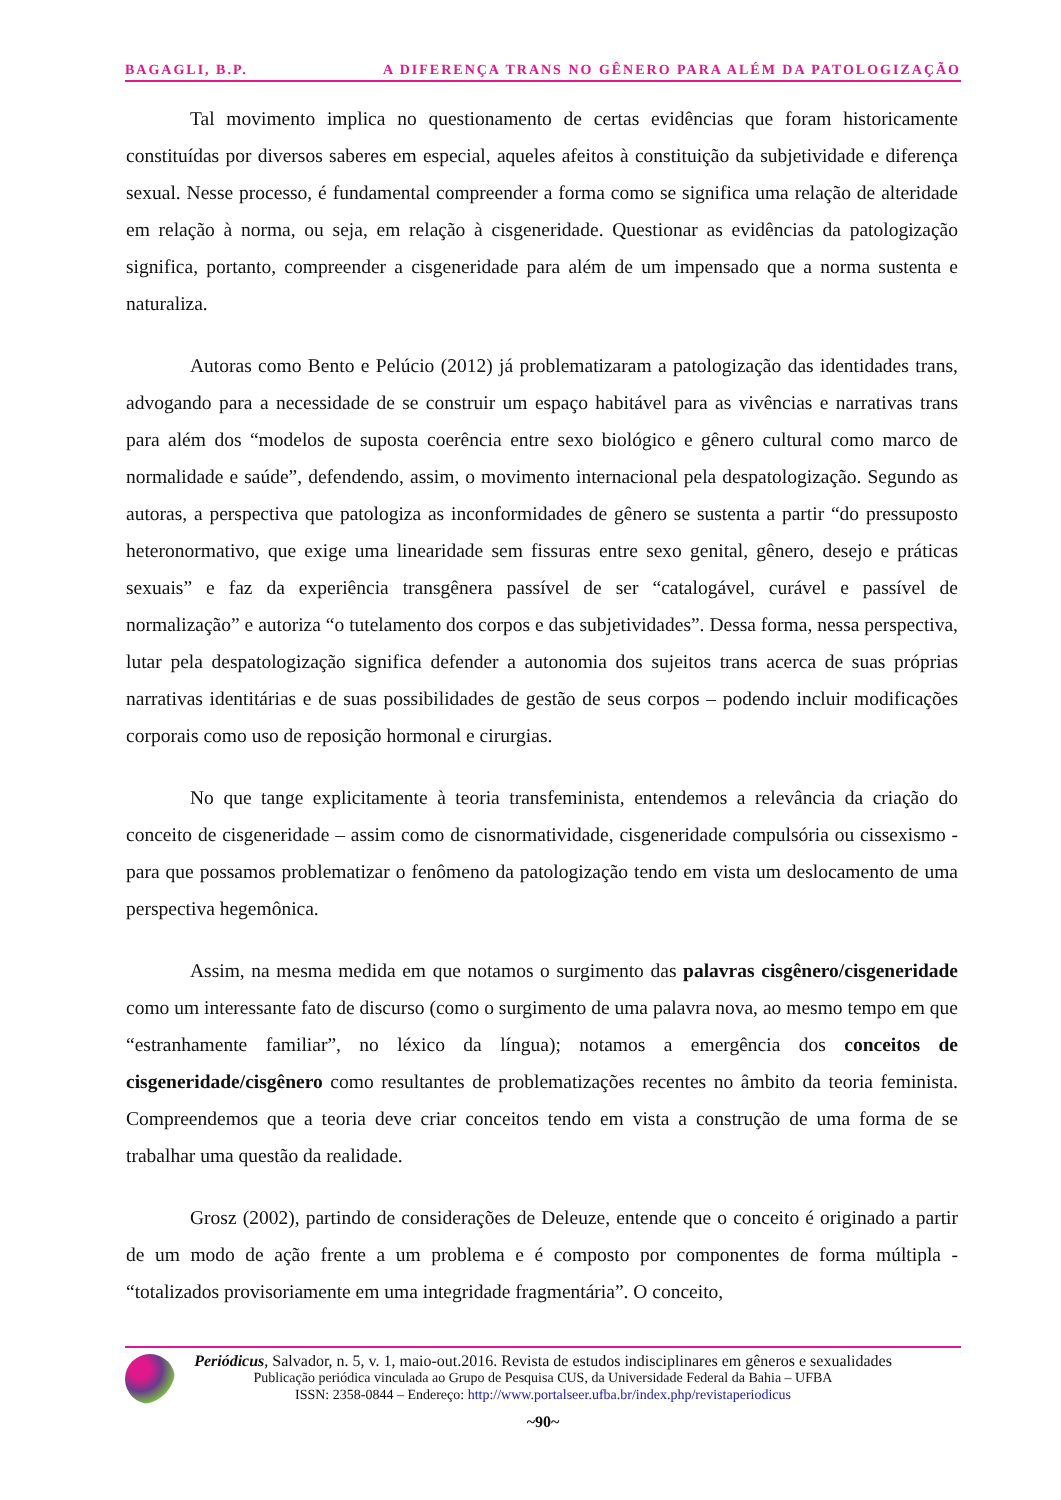BAGAGLI, B.P. A DIFERENÇA TRANS NO GÊNERO PARA ALÉM DA PATOLOGIZAÇÃO
Tal movimento implica no questionamento de certas evidências que foram historicamente constituídas por diversos saberes em especial, aqueles afeitos à constituição da subjetividade e diferença sexual. Nesse processo, é fundamental compreender a forma como se significa uma relação de alteridade em relação à norma, ou seja, em relação à cisgeneridade. Questionar as evidências da patologização significa, portanto, compreender a cisgeneridade para além de um impensado que a norma sustenta e naturaliza.
Autoras como Bento e Pelúcio (2012) já problematizaram a patologização das identidades trans, advogando para a necessidade de se construir um espaço habitável para as vivências e narrativas trans para além dos “modelos de suposta coerência entre sexo biológico e gênero cultural como marco de normalidade e saúde”, defendendo, assim, o movimento internacional pela despatologização. Segundo as autoras, a perspectiva que patologiza as inconformidades de gênero se sustenta a partir “do pressuposto heteronormativo, que exige uma linearidade sem fissuras entre sexo genital, gênero, desejo e práticas sexuais” e faz da experiência transgênera passível de ser “catalogável, curável e passível de normalização” e autoriza “o tutelamento dos corpos e das subjetividades”. Dessa forma, nessa perspectiva, lutar pela despatologização significa defender a autonomia dos sujeitos trans acerca de suas próprias narrativas identitárias e de suas possibilidades de gestão de seus corpos – podendo incluir modificações corporais como uso de reposição hormonal e cirurgias.
No que tange explicitamente à teoria transfeminista, entendemos a relevância da criação do conceito de cisgeneridade – assim como de cisnormatividade, cisgeneridade compulsória ou cissexismo - para que possamos problematizar o fenômeno da patologização tendo em vista um deslocamento de uma perspectiva hegemônica.
Assim, na mesma medida em que notamos o surgimento das palavras cisgênero/cisgeneridade como um interessante fato de discurso (como o surgimento de uma palavra nova, ao mesmo tempo em que “estranhamente familiar”, no léxico da língua); notamos a emergência dos conceitos de cisgeneridade/cisgênero como resultantes de problematizações recentes no âmbito da teoria feminista. Compreendemos que a teoria deve criar conceitos tendo em vista a construção de uma forma de se trabalhar uma questão da realidade.
Grosz (2002), partindo de considerações de Deleuze, entende que o conceito é originado a partir de um modo de ação frente a um problema e é composto por componentes de forma múltipla - “totalizados provisoriamente em uma integridade fragmentária”. O conceito,
Periódicus, Salvador, n. 5, v. 1, maio-out.2016. Revista de estudos indisciplinares em gêneros e sexualidades
Publicação periódica vinculada ao Grupo de Pesquisa CUS, da Universidade Federal da Bahia – UFBA
ISSN: 2358-0844 – Endereço: http://www.portalseer.ufba.br/index.php/revistaperiodicus
~90~